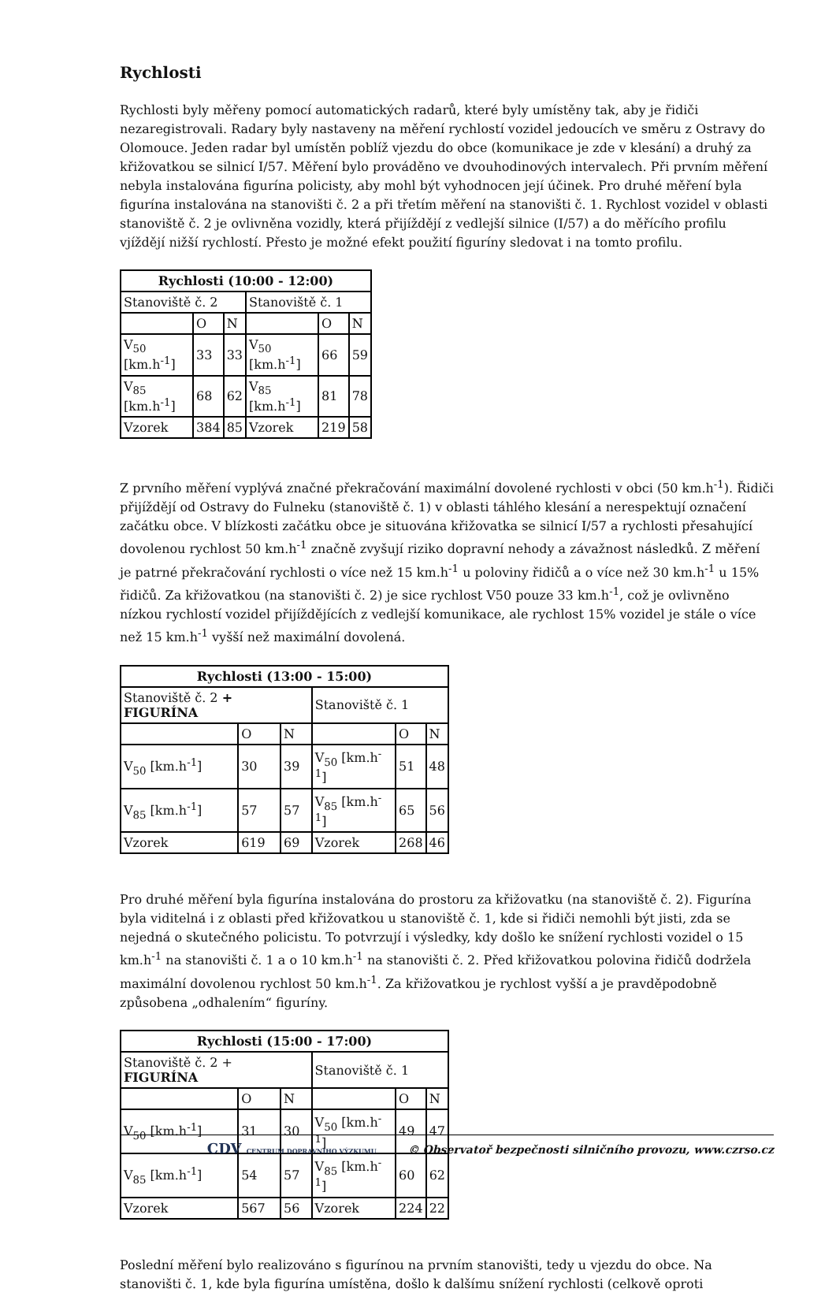Rychlosti
Rychlosti byly měřeny pomocí automatických radarů, které byly umístěny tak, aby je řidiči nezaregistrovali. Radary byly nastaveny na měření rychlostí vozidel jedoucích ve směru z Ostravy do Olomouce. Jeden radar byl umístěn poblíž vjezdu do obce (komunikace je zde v klesání) a druhý za křižovatkou se silnicí I/57. Měření bylo prováděno ve dvouhodinových intervalech. Při prvním měření nebyla instalována figurína policisty, aby mohl být vyhodnocen její účinek. Pro druhé měření byla figurína instalována na stanovišti č. 2 a při třetím měření na stanovišti č. 1. Rychlost vozidel v oblasti stanoviště č. 2 je ovlivněna vozidly, která přijíždějí z vedlejší silnice (I/57) a do měřícího profilu vjíždějí nižší rychlostí. Přesto je možné efekt použití figuríny sledovat i na tomto profilu.
| Rychlosti (10:00 - 12:00) | | | | | |
| --- | --- | --- | --- | --- | --- |
| Stanoviště č. 2 | | | Stanoviště č. 1 | | |
| | O | N | | O | N |
| V<sub>50</sub> [km.h<sup>-1</sup>] | 33 | 33 | V<sub>50</sub> [km.h<sup>-1</sup>] | 66 | 59 |
| V<sub>85</sub> [km.h<sup>-1</sup>] | 68 | 62 | V<sub>85</sub> [km.h<sup>-1</sup>] | 81 | 78 |
| Vzorek | 384 | 85 | Vzorek | 219 | 58 |
Z prvního měření vyplývá značné překračování maximální dovolené rychlosti v obci (50 km.h<sup>-1</sup>). Řidiči přijíždějí od Ostravy do Fulneku (stanoviště č. 1) v oblasti táhlého klesání a nerespektují označení začátku obce. V blízkosti začátku obce je situována křižovatka se silnicí I/57 a rychlosti přesahující dovolenou rychlost 50 km.h<sup>-1</sup> značně zvyšují riziko dopravní nehody a závažnost následků. Z měření je patrné překračování rychlosti o více než 15 km.h<sup>-1</sup> u poloviny řidičů a o více než 30 km.h<sup>-1</sup> u 15% řidičů. Za křižovatkou (na stanovišti č. 2) je sice rychlost V50 pouze 33 km.h<sup>-1</sup>, což je ovlivněno nízkou rychlostí vozidel přijíždějících z vedlejší komunikace, ale rychlost 15% vozidel je stále o více než 15 km.h<sup>-1</sup> vyšší než maximální dovolená.
| Rychlosti (13:00 - 15:00) | | | | | |
| --- | --- | --- | --- | --- | --- |
| Stanoviště č. 2 + FIGURÍNA | | | Stanoviště č. 1 | | |
| | O | N | | O | N |
| V<sub>50</sub> [km.h<sup>-1</sup>] | 30 | 39 | V<sub>50</sub> [km.h<sup>-1</sup>] | 51 | 48 |
| V<sub>85</sub> [km.h<sup>-1</sup>] | 57 | 57 | V<sub>85</sub> [km.h<sup>-1</sup>] | 65 | 56 |
| Vzorek | 619 | 69 | Vzorek | 268 | 46 |
Pro druhé měření byla figurína instalována do prostoru za křižovatku (na stanoviště č. 2). Figurína byla viditelná i z oblasti před křižovatkou u stanoviště č. 1, kde si řidiči nemohli být jisti, zda se nejedná o skutečného policistu. To potvrzují i výsledky, kdy došlo ke snížení rychlosti vozidel o 15 km.h<sup>-1</sup> na stanovišti č. 1 a o 10 km.h<sup>-1</sup> na stanovišti č. 2. Před křižovatkou polovina řidičů dodržela maximální dovolenou rychlost 50 km.h<sup>-1</sup>. Za křižovatkou je rychlost vyšší a je pravděpodobně způsobena „odhalením“ figuríny.
| Rychlosti (15:00 - 17:00) | | | | | |
| --- | --- | --- | --- | --- | --- |
| Stanoviště č. 2 + FIGURÍNA | | | Stanoviště č. 1 | | |
| | O | N | | O | N |
| V<sub>50</sub> [km.h<sup>-1</sup>] | 31 | 30 | V<sub>50</sub> [km.h<sup>-1</sup>] | 49 | 47 |
| V<sub>85</sub> [km.h<sup>-1</sup>] | 54 | 57 | V<sub>85</sub> [km.h<sup>-1</sup>] | 60 | 62 |
| Vzorek | 567 | 56 | Vzorek | 224 | 22 |
Poslední měření bylo realizováno s figurínou na prvním stanovišti, tedy u vjezdu do obce. Na stanovišti č. 1, kde byla figurína umístěna, došlo k dalšímu snížení rychlosti (celkově oproti
CDV CENTRUM DOPRAVNÍHO VÝZKUMU © Observatoř bezpečnosti silničního provozu, www.czrso.cz